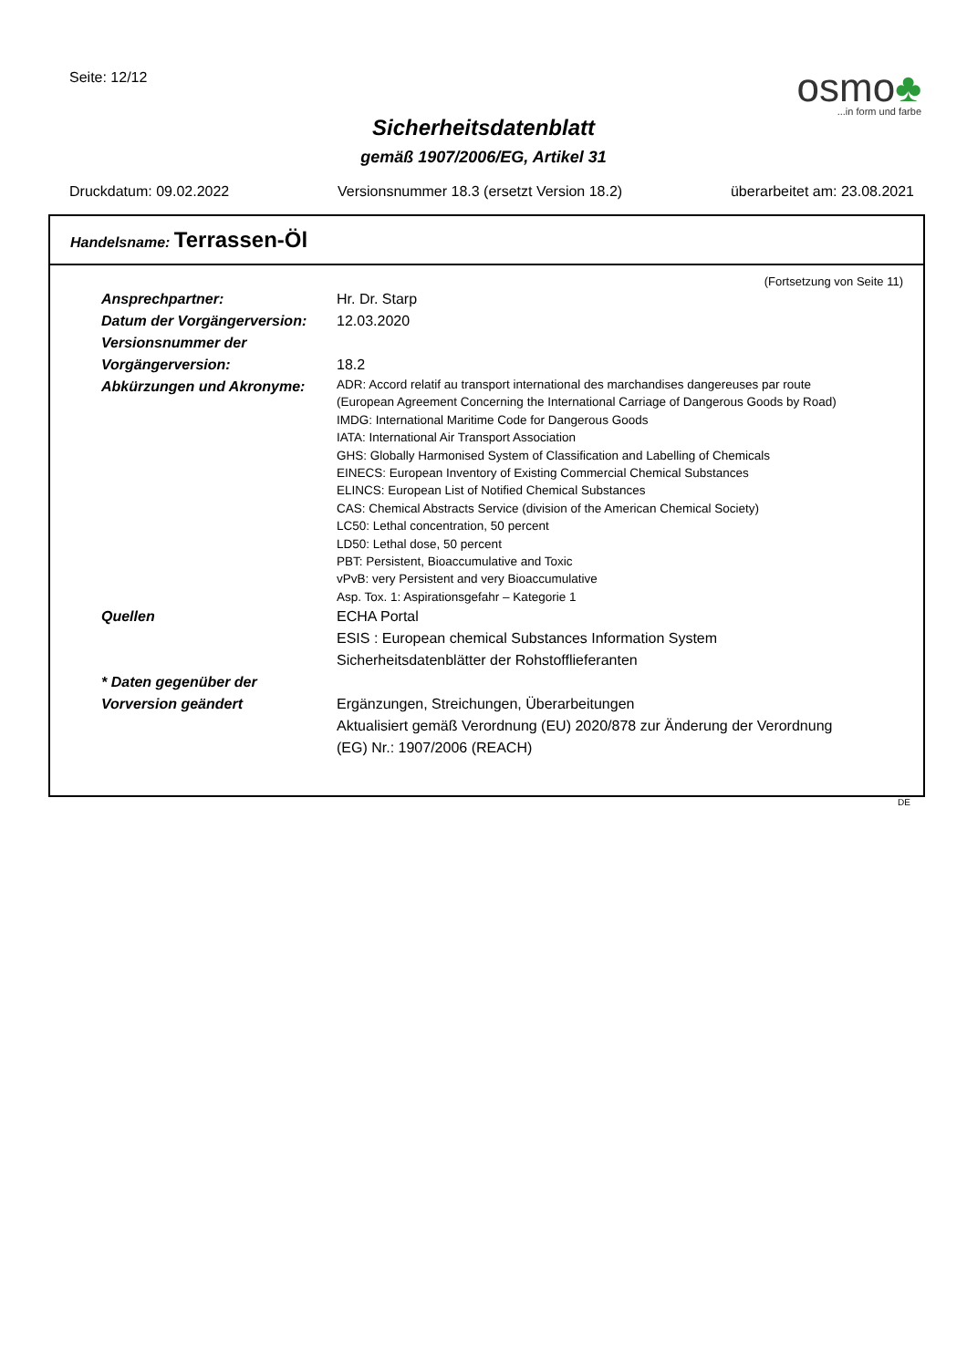Seite: 12/12
osmo♣
...in form und farbe
Sicherheitsdatenblatt
gemäß 1907/2006/EG, Artikel 31
Druckdatum: 09.02.2022 Versionsnummer 18.3 (ersetzt Version 18.2) überarbeitet am: 23.08.2021
Handelsname: Terrassen-Öl
(Fortsetzung von Seite 11)
Ansprechpartner: Hr. Dr. Starp
Datum der Vorgängerversion:
12.03.2020
Versionsnummer der
Vorgängerversion:
18.2
Abkürzungen und Akronyme:
ADR: Accord relatif au transport international des marchandises dangereuses par route
(European Agreement Concerning the International Carriage of Dangerous Goods by Road)
IMDG: International Maritime Code for Dangerous Goods
IATA: International Air Transport Association
GHS: Globally Harmonised System of Classification and Labelling of Chemicals
EINECS: European Inventory of Existing Commercial Chemical Substances
ELINCS: European List of Notified Chemical Substances
CAS: Chemical Abstracts Service (division of the American Chemical Society)
LC50: Lethal concentration, 50 percent
LD50: Lethal dose, 50 percent
PBT: Persistent, Bioaccumulative and Toxic
vPvB: very Persistent and very Bioaccumulative
Asp. Tox. 1: Aspirationsgefahr – Kategorie 1
Quellen ECHA Portal
ESIS : European chemical Substances Information System
Sicherheitsdatenblätter der Rohstofflieferanten
* Daten gegenüber der
Vorversion geändert
Ergänzungen, Streichungen, Überarbeitungen
Aktualisiert gemäß Verordnung (EU) 2020/878 zur Änderung der Verordnung
(EG) Nr.: 1907/2006 (REACH)
DE